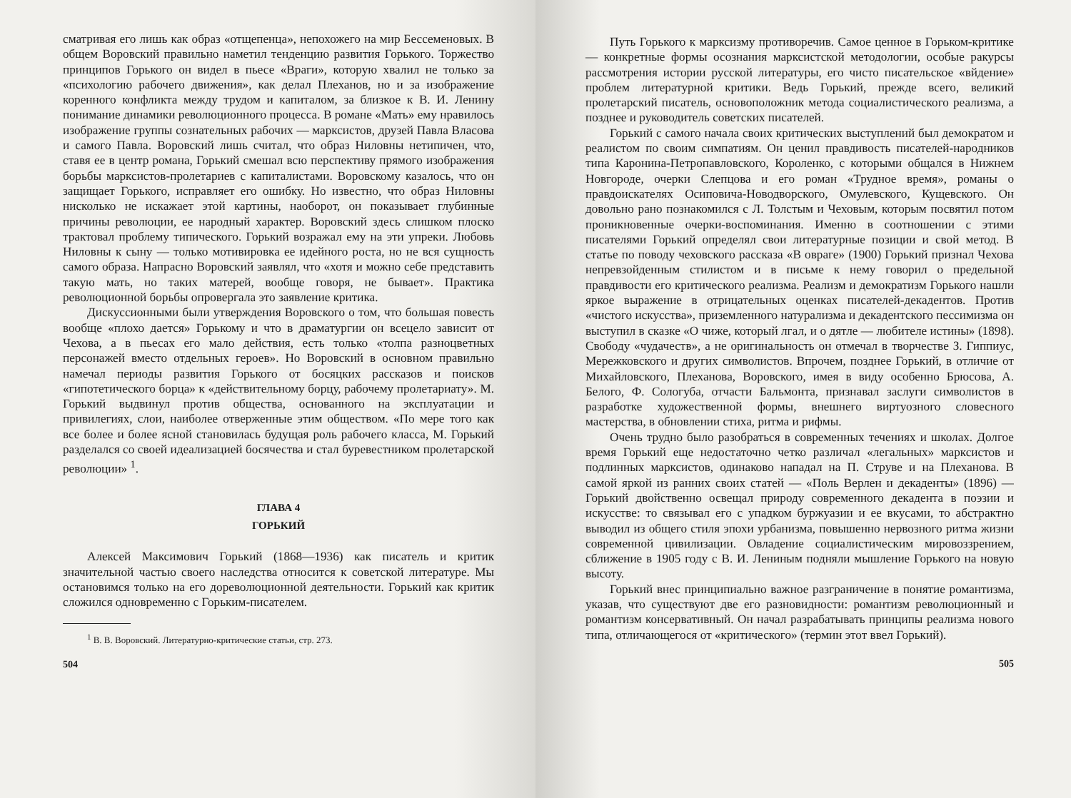сматривая его лишь как образ «отщепенца», непохожего на мир Бессеменовых. В общем Воровский правильно наметил тенденцию развития Горького. Торжество принципов Горького он видел в пьесе «Враги», которую хвалил не только за «психологию рабочего движения», как делал Плеханов, но и за изображение коренного конфликта между трудом и капиталом, за близкое к В. И. Ленину понимание динамики революционного процесса. В романе «Мать» ему нравилось изображение группы сознательных рабочих — марксистов, друзей Павла Власова и самого Павла. Воровский лишь считал, что образ Ниловны нетипичен, что, ставя ее в центр романа, Горький смешал всю перспективу прямого изображения борьбы марксистов-пролетариев с капиталистами. Воровскому казалось, что он защищает Горького, исправляет его ошибку. Но известно, что образ Ниловны нисколько не искажает этой картины, наоборот, он показывает глубинные причины революции, ее народный характер. Воровский здесь слишком плоско трактовал проблему типического. Горький возражал ему на эти упреки. Любовь Ниловны к сыну — только мотивировка ее идейного роста, но не вся сущность самого образа. Напрасно Воровский заявлял, что «хотя и можно себе представить такую мать, но таких матерей, вообще говоря, не бывает». Практика революционной борьбы опровергала это заявление критика.
Дискуссионными были утверждения Воровского о том, что большая повесть вообще «плохо дается» Горькому и что в драматургии он всецело зависит от Чехова, а в пьесах его мало действия, есть только «толпа разноцветных персонажей вместо отдельных героев». Но Воровский в основном правильно намечал периоды развития Горького от босяцких рассказов и поисков «гипотетического борца» к «действительному борцу, рабочему пролетариату». М. Горький выдвинул против общества, основанного на эксплуатации и привилегиях, слои, наиболее отверженные этим обществом. «По мере того как все более и более ясной становилась будущая роль рабочего класса, М. Горький разделался со своей идеализацией босячества и стал буревестником пролетарской революции» <sup>1</sup>.
ГЛАВА 4
ГОРЬКИЙ
Алексей Максимович Горький (1868—1936) как писатель и критик значительной частью своего наследства относится к советской литературе. Мы остановимся только на его дореволюционной деятельности. Горький как критик сложился одновременно с Горьким-писателем.
<sup>1</sup> В. В. Воровский. Литературно-критические статьи, стр. 273.
504
Путь Горького к марксизму противоречив. Самое ценное в Горьком-критике — конкретные формы осознания марксистской методологии, особые ракурсы рассмотрения истории русской литературы, его чисто писательское «вйдение» проблем литературной критики. Ведь Горький, прежде всего, великий пролетарский писатель, основоположник метода социалистического реализма, а позднее и руководитель советских писателей.
Горький с самого начала своих критических выступлений был демократом и реалистом по своим симпатиям. Он ценил правдивость писателей-народников типа Каронина-Петропавловского, Короленко, с которыми общался в Нижнем Новгороде, очерки Слепцова и его роман «Трудное время», романы о правдоискателях Осиповича-Новодворского, Омулевского, Кущевского. Он довольно рано познакомился с Л. Толстым и Чеховым, которым посвятил потом проникновенные очерки-воспоминания. Именно в соотношении с этими писателями Горький определял свои литературные позиции и свой метод. В статье по поводу чеховского рассказа «В овраге» (1900) Горький признал Чехова непревзойденным стилистом и в письме к нему говорил о предельной правдивости его критического реализма. Реализм и демократизм Горького нашли яркое выражение в отрицательных оценках писателей-декадентов. Против «чистого искусства», приземленного натурализма и декадентского пессимизма он выступил в сказке «О чиже, который лгал, и о дятле — любителе истины» (1898). Свободу «чудачеств», а не оригинальность он отмечал в творчестве З. Гиппиус, Мережковского и других символистов. Впрочем, позднее Горький, в отличие от Михайловского, Плеханова, Воровского, имея в виду особенно Брюсова, А. Белого, Ф. Сологуба, отчасти Бальмонта, признавал заслуги символистов в разработке художественной формы, внешнего виртуозного словесного мастерства, в обновлении стиха, ритма и рифмы.
Очень трудно было разобраться в современных течениях и школах. Долгое время Горький еще недостаточно четко различал «легальных» марксистов и подлинных марксистов, одинаково нападал на П. Струве и на Плеханова. В самой яркой из ранних своих статей — «Поль Верлен и декаденты» (1896) — Горький двойственно освещал природу современного декадента в поэзии и искусстве: то связывал его с упадком буржуазии и ее вкусами, то абстрактно выводил из общего стиля эпохи урбанизма, повышенно нервозного ритма жизни современной цивилизации. Овладение социалистическим мировоззрением, сближение в 1905 году с В. И. Лениным подняли мышление Горького на новую высоту.
Горький внес принципиально важное разграничение в понятие романтизма, указав, что существуют две его разновидности: романтизм революционный и романтизм консервативный. Он начал разрабатывать принципы реализма нового типа, отличающегося от «критического» (термин этот ввел Горький).
505